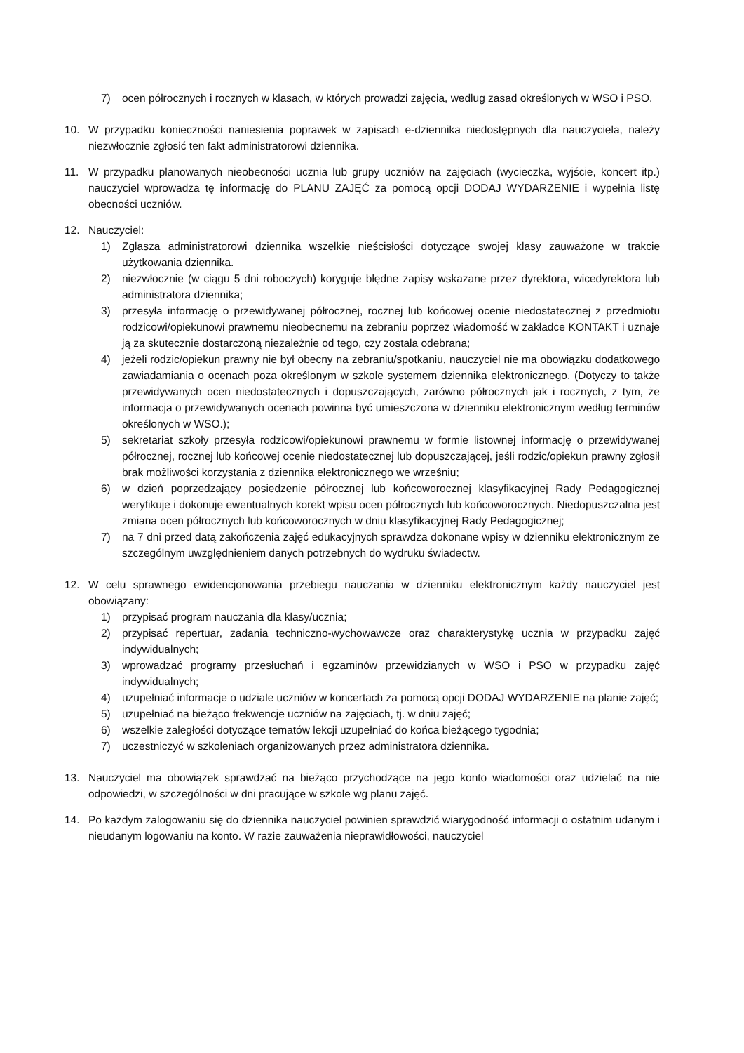7) ocen półrocznych i rocznych w klasach, w których prowadzi zajęcia, według zasad określonych w WSO i PSO.
10. W przypadku konieczności naniesienia poprawek w zapisach e-dziennika niedostępnych dla nauczyciela, należy niezwłocznie zgłosić ten fakt administratorowi dziennika.
11. W przypadku planowanych nieobecności ucznia lub grupy uczniów na zajęciach (wycieczka, wyjście, koncert itp.) nauczyciel wprowadza tę informację do PLANU ZAJĘĆ za pomocą opcji DODAJ WYDARZENIE i wypełnia listę obecności uczniów.
12. Nauczyciel:
1) Zgłasza administratorowi dziennika wszelkie nieścisłości dotyczące swojej klasy zauważone w trakcie użytkowania dziennika.
2) niezwłocznie (w ciągu 5 dni roboczych) koryguje błędne zapisy wskazane przez dyrektora, wicedyrektora lub administratora dziennika;
3) przesyła informację o przewidywanej półrocznej, rocznej lub końcowej ocenie niedostatecznej z przedmiotu rodzicowi/opiekunowi prawnemu nieobecnemu na zebraniu poprzez wiadomość w zakładce KONTAKT i uznaje ją za skutecznie dostarczoną niezależnie od tego, czy została odebrana;
4) jeżeli rodzic/opiekun prawny nie był obecny na zebraniu/spotkaniu, nauczyciel nie ma obowiązku dodatkowego zawiadamiania o ocenach poza określonym w szkole systemem dziennika elektronicznego. (Dotyczy to także przewidywanych ocen niedostatecznych i dopuszczających, zarówno półrocznych jak i rocznych, z tym, że informacja o przewidywanych ocenach powinna być umieszczona w dzienniku elektronicznym według terminów określonych w WSO.);
5) sekretariat szkoły przesyła rodzicowi/opiekunowi prawnemu w formie listownej informację o przewidywanej półrocznej, rocznej lub końcowej ocenie niedostatecznej lub dopuszczającej, jeśli rodzic/opiekun prawny zgłosił brak możliwości korzystania z dziennika elektronicznego we wrześniu;
6) w dzień poprzedzający posiedzenie półrocznej lub końcoworocznej klasyfikacyjnej Rady Pedagogicznej weryfikuje i dokonuje ewentualnych korekt wpisu ocen półrocznych lub końcoworocznych. Niedopuszczalna jest zmiana ocen półrocznych lub końcoworocznych w dniu klasyfikacyjnej Rady Pedagogicznej;
7) na 7 dni przed datą zakończenia zajęć edukacyjnych sprawdza dokonane wpisy w dzienniku elektronicznym ze szczególnym uwzględnieniem danych potrzebnych do wydruku świadectw.
12. W celu sprawnego ewidencjonowania przebiegu nauczania w dzienniku elektronicznym każdy nauczyciel jest obowiązany:
1) przypisać program nauczania dla klasy/ucznia;
2) przypisać repertuar, zadania techniczno-wychowawcze oraz charakterystykę ucznia w przypadku zajęć indywidualnych;
3) wprowadzać programy przesłuchań i egzaminów przewidzianych w WSO i PSO w przypadku zajęć indywidualnych;
4) uzupełniać informacje o udziale uczniów w koncertach za pomocą opcji DODAJ WYDARZENIE na planie zajęć;
5) uzupełniać na bieżąco frekwencje uczniów na zajęciach, tj. w dniu zajęć;
6) wszelkie zaległości dotyczące tematów lekcji uzupełniać do końca bieżącego tygodnia;
7) uczestniczyć w szkoleniach organizowanych przez administratora dziennika.
13. Nauczyciel ma obowiązek sprawdzać na bieżąco przychodzące na jego konto wiadomości oraz udzielać na nie odpowiedzi, w szczególności w dni pracujące w szkole wg planu zajęć.
14. Po każdym zalogowaniu się do dziennika nauczyciel powinien sprawdzić wiarygodność informacji o ostatnim udanym i nieudanym logowaniu na konto. W razie zauważenia nieprawidłowości, nauczyciel